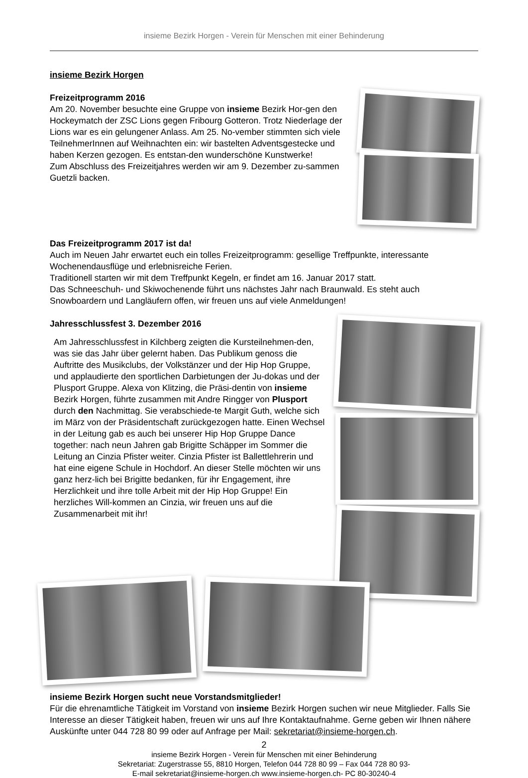insieme Bezirk Horgen - Verein für Menschen mit einer Behinderung
insieme Bezirk Horgen
Freizeitprogramm 2016
Am 20. November besuchte eine Gruppe von insieme Bezirk Hor-gen den Hockeymatch der ZSC Lions gegen Fribourg Gotteron. Trotz Niederlage der Lions war es ein gelungener Anlass. Am 25. No-vember stimmten sich viele TeilnehmerInnen auf Weihnachten ein: wir bastelten Adventsgestecke und haben Kerzen gezogen. Es entstan-den wunderschöne Kunstwerke!
Zum Abschluss des Freizeitjahres werden wir am 9. Dezember zu-sammen Guetzli backen.
Das Freizeitprogramm 2017 ist da!
Auch im Neuen Jahr erwartet euch ein tolles Freizeitprogramm: gesellige Treffpunkte, interessante Wochenendausflüge und erlebnisreiche Ferien.
Traditionell starten wir mit dem Treffpunkt Kegeln, er findet am 16. Januar 2017 statt.
Das Schneeschuh- und Skiwochenende führt uns nächstes Jahr nach Braunwald. Es steht auch Snowboardern und Langläufern offen, wir freuen uns auf viele Anmeldungen!
Jahresschlussfest 3. Dezember 2016
Am Jahresschlussfest in Kilchberg zeigten die Kursteilnehmen-den, was sie das Jahr über gelernt haben. Das Publikum genoss die Auftritte des Musikclubs, der Volkstänzer und der Hip Hop Gruppe, und applaudierte den sportlichen Darbietungen der Ju-dokas und der Plusport Gruppe. Alexa von Klitzing, die Präsi-dentin von insieme Bezirk Horgen, führte zusammen mit Andre Ringger von Plusport durch den Nachmittag. Sie verabschiede-te Margit Guth, welche sich im März von der Präsidentschaft zurückgezogen hatte. Einen Wechsel in der Leitung gab es auch bei unserer Hip Hop Gruppe Dance together: nach neun Jahren gab Brigitte Schäpper im Sommer die Leitung an Cinzia Pfister weiter. Cinzia Pfister ist Ballettlehrerin und hat eine eigene Schule in Hochdorf. An dieser Stelle möchten wir uns ganz herz-lich bei Brigitte bedanken, für ihr Engagement, ihre Herzlichkeit und ihre tolle Arbeit mit der Hip Hop Gruppe! Ein herzliches Will-kommen an Cinzia, wir freuen uns auf die Zusammenarbeit mit ihr!
insieme Bezirk Horgen sucht neue Vorstandsmitglieder!
Für die ehrenamtliche Tätigkeit im Vorstand von insieme Bezirk Horgen suchen wir neue Mitglieder. Falls Sie Interesse an dieser Tätigkeit haben, freuen wir uns auf Ihre Kontaktaufnahme. Gerne geben wir Ihnen nähere Auskünfte unter 044 728 80 99 oder auf Anfrage per Mail: sekretariat@insieme-horgen.ch.
2
insieme Bezirk Horgen - Verein für Menschen mit einer Behinderung
Sekretariat: Zugerstrasse 55, 8810 Horgen, Telefon 044 728 80 99 – Fax 044 728 80 93-
E-mail sekretariat@insieme-horgen.ch www.insieme-horgen.ch- PC 80-30240-4